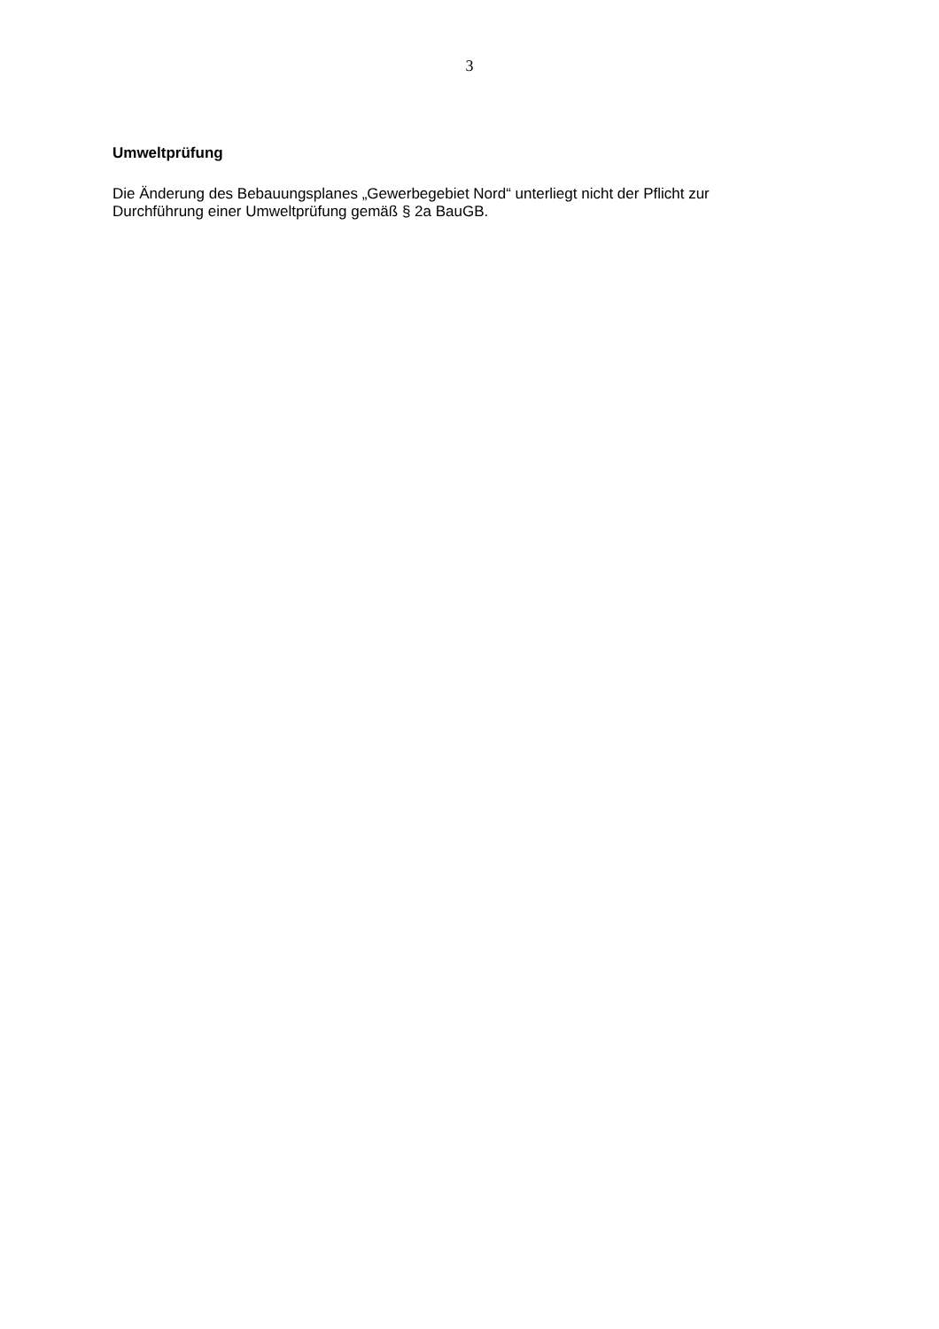3
Umweltprüfung
Die Änderung des Bebauungsplanes „Gewerbegebiet Nord“ unterliegt nicht der Pflicht zur
Durchführung einer Umweltprüfung gemäß § 2a BauGB.